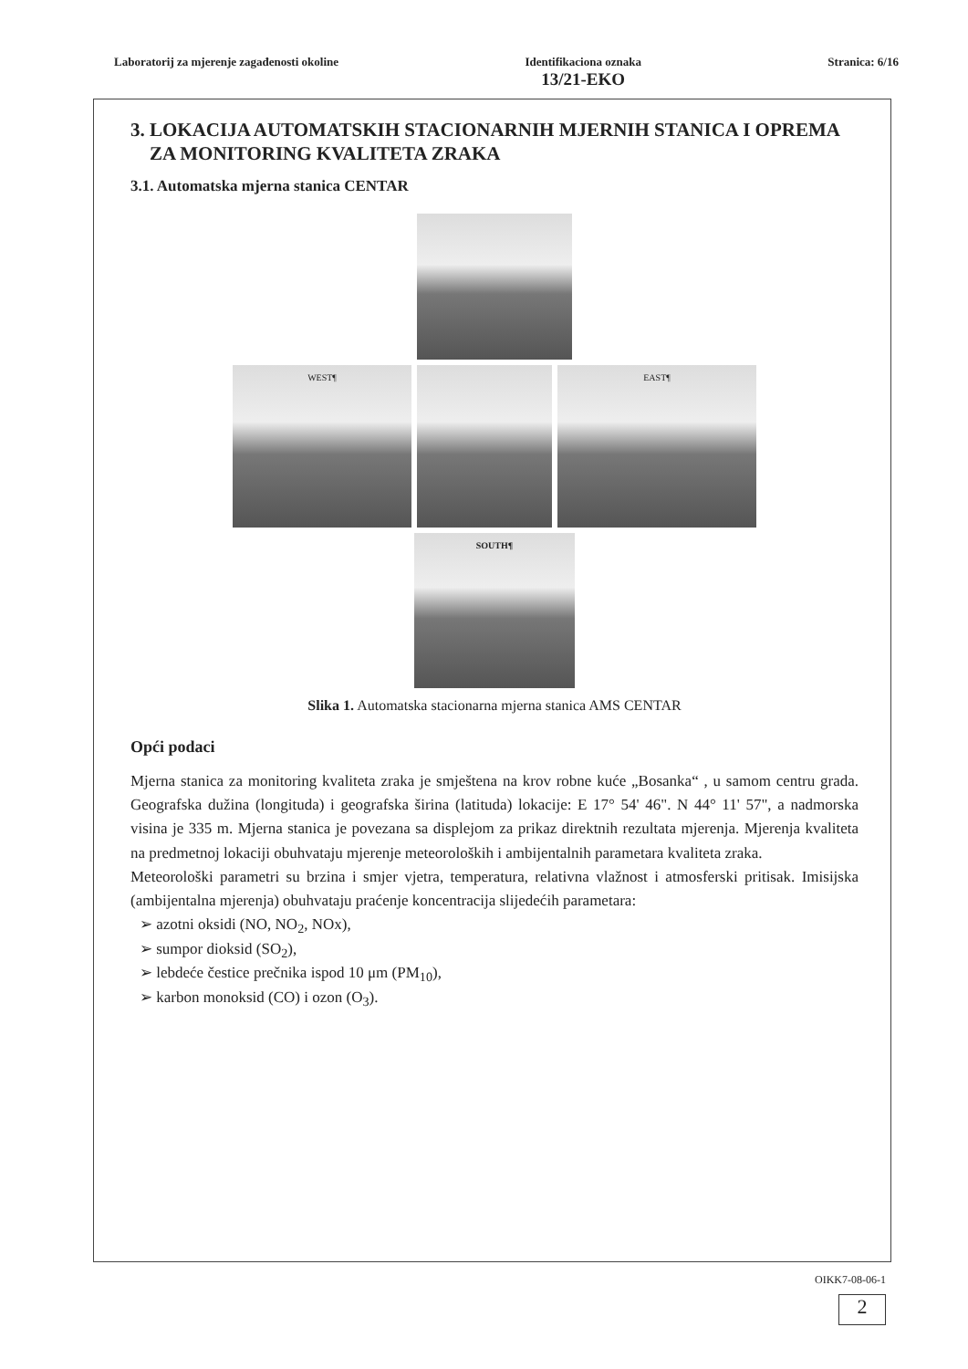Laboratorij za mjerenje zagađenosti okoline
Identifikaciona oznaka
13/21-EKO
Stranica: 6/16
3. LOKACIJA AUTOMATSKIH STACIONARNIH MJERNIH STANICA I OPREMA
ZA MONITORING KVALITETA ZRAKA
3.1. Automatska mjerna stanica CENTAR
WEST¶ EAST¶
SOUTH¶
Slika 1. Automatska stacionarna mjerna stanica AMS CENTAR
Opći podaci
Mjerna stanica za monitoring kvaliteta zraka je smještena na krov robne kuće „Bosanka“ , u samom centru grada. Geografska dužina (longituda) i geografska širina (latituda) lokacije: E 17° 54' 46". N 44° 11' 57", a nadmorska visina je 335 m. Mjerna stanica je povezana sa displejom za prikaz direktnih rezultata mjerenja. Mjerenja kvaliteta na predmetnoj lokaciji obuhvataju mjerenje meteoroloških i ambijentalnih parametara kvaliteta zraka.
Meteorološki parametri su brzina i smjer vjetra, temperatura, relativna vlažnost i atmosferski pritisak. Imisijska (ambijentalna mjerenja) obuhvataju praćenje koncentracija slijedećih parametara:
➢ azotni oksidi (NO, NO<sub>2</sub>, NOx),
➢ sumpor dioksid (SO<sub>2</sub>),
➢ lebdeće čestice prečnika ispod 10 μm (PM<sub>10</sub>),
➢ karbon monoksid (CO) i ozon (O<sub>3</sub>).
OIKK7-08-06-1
2